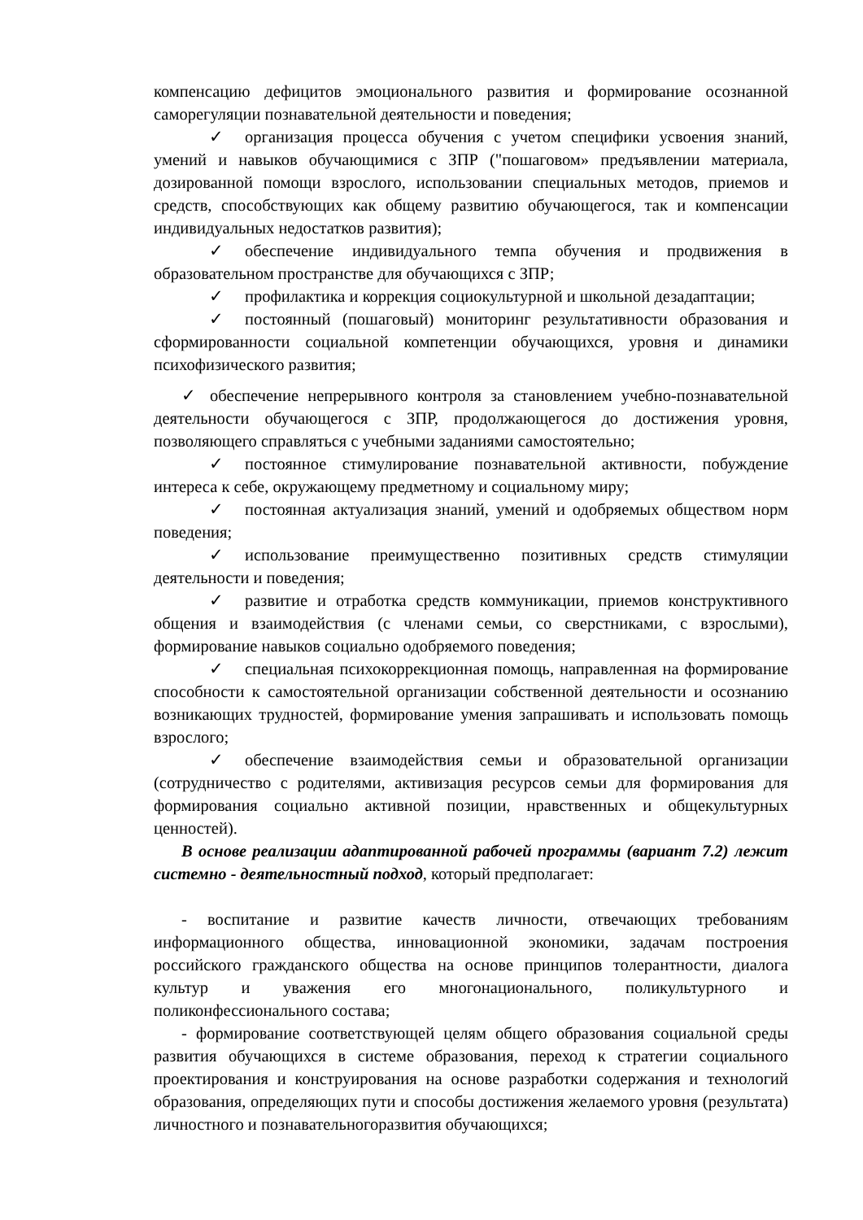компенсацию дефицитов эмоционального развития и формирование осознанной саморегуляции познавательной деятельности и поведения;
✓ организация процесса обучения с учетом специфики усвоения знаний, умений и навыков обучающимися с ЗПР ("пошаговом» предъявлении материала, дозированной помощи взрослого, использовании специальных методов, приемов и средств, способствующих как общему развитию обучающегося, так и компенсации индивидуальных недостатков развития);
✓ обеспечение индивидуального темпа обучения и продвижения в образовательном пространстве для обучающихся с ЗПР;
✓ профилактика и коррекция социокультурной и школьной дезадаптации;
✓ постоянный (пошаговый) мониторинг результативности образования и сформированности социальной компетенции обучающихся, уровня и динамики психофизического развития;
✓ обеспечение непрерывного контроля за становлением учебно-познавательной деятельности обучающегося с ЗПР, продолжающегося до достижения уровня, позволяющего справляться с учебными заданиями самостоятельно;
✓ постоянное стимулирование познавательной активности, побуждение интереса к себе, окружающему предметному и социальному миру;
✓ постоянная актуализация знаний, умений и одобряемых обществом норм поведения;
✓ использование преимущественно позитивных средств стимуляции деятельности и поведения;
✓ развитие и отработка средств коммуникации, приемов конструктивного общения и взаимодействия (с членами семьи, со сверстниками, с взрослыми), формирование навыков социально одобряемого поведения;
✓ специальная психокоррекционная помощь, направленная на формирование способности к самостоятельной организации собственной деятельности и осознанию возникающих трудностей, формирование умения запрашивать и использовать помощь взрослого;
✓ обеспечение взаимодействия семьи и образовательной организации (сотрудничество с родителями, активизация ресурсов семьи для формирования для формирования социально активной позиции, нравственных и общекультурных ценностей).
В основе реализации адаптированной рабочей программы (вариант 7.2) лежит системно - деятельностный подход, который предполагает:
- воспитание и развитие качеств личности, отвечающих требованиям информационного общества, инновационной экономики, задачам построения российского гражданского общества на основе принципов толерантности, диалога культур и уважения его многонационального, поликультурного и поликонфессионального состава;
- формирование соответствующей целям общего образования социальной среды развития обучающихся в системе образования, переход к стратегии социального проектирования и конструирования на основе разработки содержания и технологий образования, определяющих пути и способы достижения желаемого уровня (результата) личностного и познавательногоразвития обучающихся;